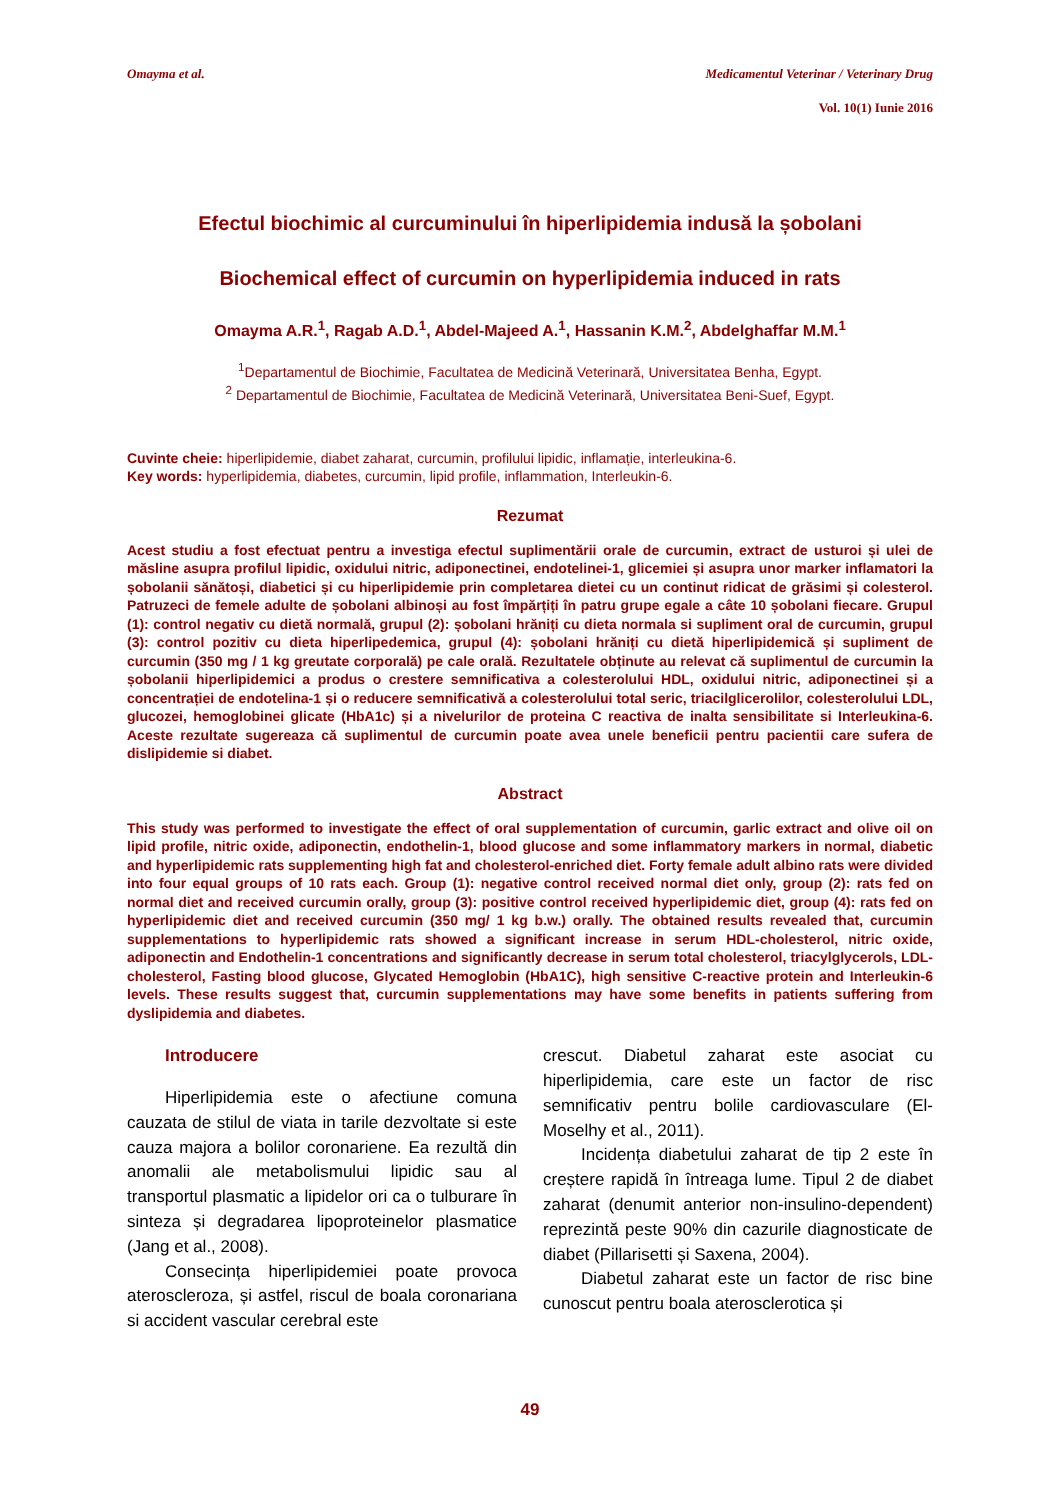Omayma et al. Medicamentul Veterinar / Veterinary Drug
Vol. 10(1) Iunie 2016
Efectul biochimic al curcuminului în hiperlipidemia indusă la șobolani
Biochemical effect of curcumin on hyperlipidemia induced in rats
Omayma A.R.<sup>1</sup>, Ragab A.D.<sup>1</sup>, Abdel-Majeed A.<sup>1</sup>, Hassanin K.M.<sup>2</sup>, Abdelghaffar M.M.<sup>1</sup>
<sup>1</sup> Departamentul de Biochimie, Facultatea de Medicină Veterinară, Universitatea Benha, Egypt.
<sup>2</sup> Departamentul de Biochimie, Facultatea de Medicină Veterinară, Universitatea Beni-Suef, Egypt.
Cuvinte cheie: hiperlipidemie, diabet zaharat, curcumin, profilului lipidic, inflamație, interleukina-6.
Key words: hyperlipidemia, diabetes, curcumin, lipid profile, inflammation, Interleukin-6.
Rezumat
Acest studiu a fost efectuat pentru a investiga efectul suplimentării orale de curcumin, extract de usturoi și ulei de măsline asupra profilul lipidic, oxidului nitric, adiponectinei, endotelinei-1, glicemiei și asupra unor marker inflamatori la șobolanii sănătoși, diabetici și cu hiperlipidemie prin completarea dietei cu un continut ridicat de grăsimi și colesterol. Patruzeci de femele adulte de șobolani albinoși au fost împărțiți în patru grupe egale a câte 10 șobolani fiecare. Grupul (1): control negativ cu dietă normală, grupul (2): șobolani hrăniți cu dieta normala si supliment oral de curcumin, grupul (3): control pozitiv cu dieta hiperlipedemica, grupul (4): șobolani hrăniți cu dietă hiperlipidemică și supliment de curcumin (350 mg / 1 kg greutate corporală) pe cale orală. Rezultatele obținute au relevat că suplimentul de curcumin la șobolanii hiperlipidemici a produs o crestere semnificativa a colesterolului HDL, oxidului nitric, adiponectinei și a concentrației de endotelina-1 și o reducere semnificativă a colesterolului total seric, triacilglicerolilor, colesterolului LDL, glucozei, hemoglobinei glicate (HbA1c) și a nivelurilor de proteina C reactiva de inalta sensibilitate si Interleukina-6. Aceste rezultate sugereaza că suplimentul de curcumin poate avea unele beneficii pentru pacientii care sufera de dislipidemie si diabet.
Abstract
This study was performed to investigate the effect of oral supplementation of curcumin, garlic extract and olive oil on lipid profile, nitric oxide, adiponectin, endothelin-1, blood glucose and some inflammatory markers in normal, diabetic and hyperlipidemic rats supplementing high fat and cholesterol-enriched diet. Forty female adult albino rats were divided into four equal groups of 10 rats each. Group (1): negative control received normal diet only, group (2): rats fed on normal diet and received curcumin orally, group (3): positive control received hyperlipidemic diet, group (4): rats fed on hyperlipidemic diet and received curcumin (350 mg/ 1 kg b.w.) orally. The obtained results revealed that, curcumin supplementations to hyperlipidemic rats showed a significant increase in serum HDL-cholesterol, nitric oxide, adiponectin and Endothelin-1 concentrations and significantly decrease in serum total cholesterol, triacylglycerols, LDL-cholesterol, Fasting blood glucose, Glycated Hemoglobin (HbA1C), high sensitive C-reactive protein and Interleukin-6 levels. These results suggest that, curcumin supplementations may have some benefits in patients suffering from dyslipidemia and diabetes.
Introducere
Hiperlipidemia este o afectiune comuna cauzata de stilul de viata in tarile dezvoltate si este cauza majora a bolilor coronariene. Ea rezultă din anomalii ale metabolismului lipidic sau al transportul plasmatic a lipidelor ori ca o tulburare în sinteza și degradarea lipoproteinelor plasmatice (Jang et al., 2008).
Consecința hiperlipidemiei poate provoca ateroscleroza, și astfel, riscul de boala coronariana si accident vascular cerebral este
crescut. Diabetul zaharat este asociat cu hiperlipidemia, care este un factor de risc semnificativ pentru bolile cardiovasculare (El-Moselhy et al., 2011).
Incidența diabetului zaharat de tip 2 este în creștere rapidă în întreaga lume. Tipul 2 de diabet zaharat (denumit anterior non-insulino-dependent) reprezintă peste 90% din cazurile diagnosticate de diabet (Pillarisetti și Saxena, 2004).
Diabetul zaharat este un factor de risc bine cunoscut pentru boala aterosclerotica și
49